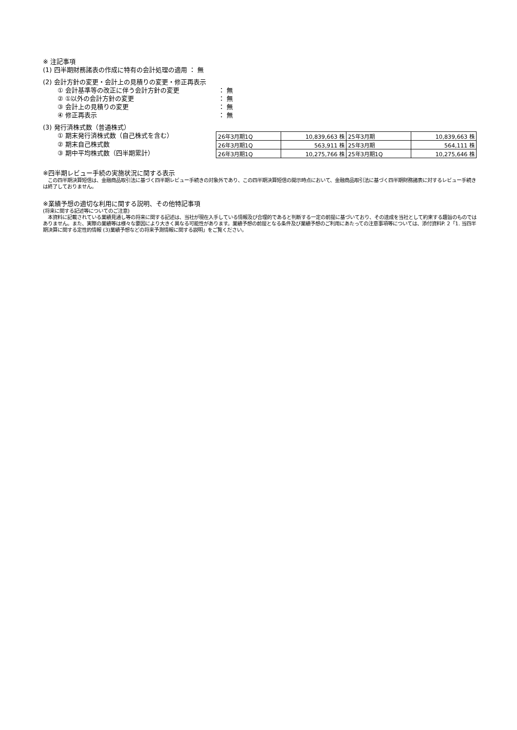※ 注記事項
(1) 四半期財務諸表の作成に特有の会計処理の適用 ： 無
(2) 会計方針の変更・会計上の見積りの変更・修正再表示
① 会計基準等の改正に伴う会計方針の変更 ： 無
② ①以外の会計方針の変更 ： 無
③ 会計上の見積りの変更 ： 無
④ 修正再表示 ： 無
(3) 発行済株式数（普通株式）
① 期末発行済株式数（自己株式を含む）
② 期末自己株式数
③ 期中平均株式数（四半期累計）
| 26年3月期1Q | 10,839,663 株 | 25年3月期 | 10,839,663 株 |
| 26年3月期1Q | 563,911 株 | 25年3月期 | 564,111 株 |
| 26年3月期1Q | 10,275,766 株 | 25年3月期1Q | 10,275,646 株 |
※四半期レビュー手続の実施状況に関する表示
　この四半期決算短信は、金融商品取引法に基づく四半期レビュー手続きの対象外であり、この四半期決算短信の開示時点において、金融商品取引法に基づく四半期財務諸表に対するレビュー手続きは終了しておりません。
※業績予想の適切な利用に関する説明、その他特記事項
(将来に関する記述等についてのご注意)
　本資料に記載されている業績見通し等の将来に関する記述は、当社が現在入手している情報及び合理的であると判断する一定の前提に基づいており、その達成を当社として約束する趣旨のものではありません。また、実際の業績等は様々な要因により大きく異なる可能性があります。業績予想の前提となる条件及び業績予想のご利用にあたっての注意事項等については、添付資料P. 2「1. 当四半期決算に関する定性的情報 (3)業績予想などの将来予測情報に関する説明」をご覧ください。